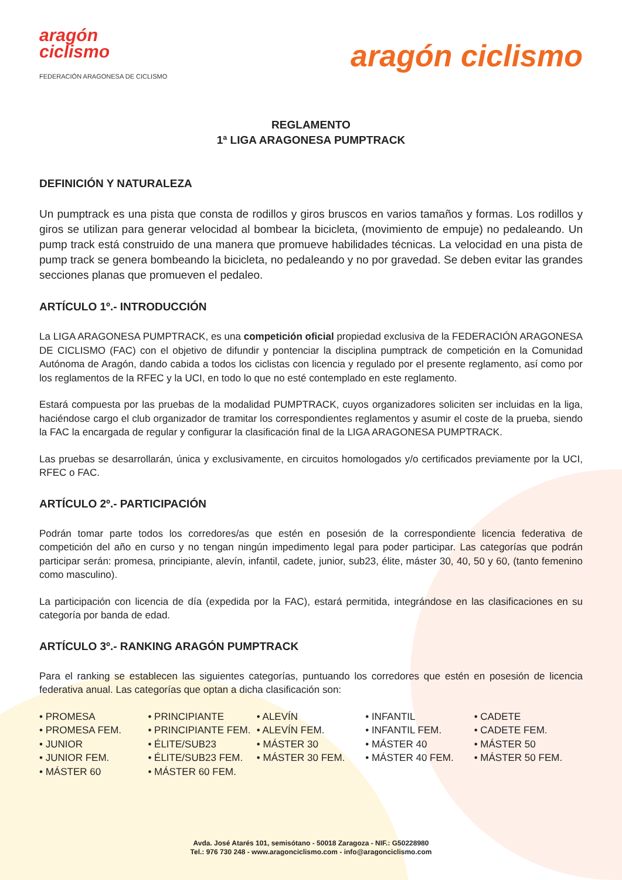aragón
ciclismo
FEDERACIÓN ARAGONESA DE CICLISMO
aragón ciclismo
REGLAMENTO
1ª LIGA ARAGONESA PUMPTRACK
DEFINICIÓN Y NATURALEZA
Un pumptrack es una pista que consta de rodillos y giros bruscos en varios tamaños y formas. Los rodillos y giros se utilizan para generar velocidad al bombear la bicicleta, (movimiento de empuje) no pedaleando. Un pump track está construido de una manera que promueve habilidades técnicas. La velocidad en una pista de pump track se genera bombeando la bicicleta, no pedaleando y no por gravedad. Se deben evitar las grandes secciones planas que promueven el pedaleo.
ARTÍCULO 1º.- INTRODUCCIÓN
La LIGA ARAGONESA PUMPTRACK, es una competición oficial propiedad exclusiva de la FEDERACIÓN ARAGONESA DE CICLISMO (FAC) con el objetivo de difundir y pontenciar la disciplina pumptrack de competición en la Comunidad Autónoma de Aragón, dando cabida a todos los ciclistas con licencia y regulado por el presente reglamento, así como por los reglamentos de la RFEC y la UCI, en todo lo que no esté contemplado en este reglamento.
Estará compuesta por las pruebas de la modalidad PUMPTRACK, cuyos organizadores soliciten ser incluidas en la liga, haciéndose cargo el club organizador de tramitar los correspondientes reglamentos y asumir el coste de la prueba, siendo la FAC la encargada de regular y configurar la clasificación final de la LIGA ARAGONESA PUMPTRACK.
Las pruebas se desarrollarán, única y exclusivamente, en circuitos homologados y/o certificados previamente por la UCI, RFEC o FAC.
ARTÍCULO 2º.- PARTICIPACIÓN
Podrán tomar parte todos los corredores/as que estén en posesión de la correspondiente licencia federativa de competición del año en curso y no tengan ningún impedimento legal para poder participar. Las categorías que podrán participar serán: promesa, principiante, alevín, infantil, cadete, junior, sub23, élite, máster 30, 40, 50 y 60, (tanto femenino como masculino).
La participación con licencia de día (expedida por la FAC), estará permitida, integrándose en las clasificaciones en su categoría por banda de edad.
ARTÍCULO 3º.- RANKING ARAGÓN PUMPTRACK
Para el ranking se establecen las siguientes categorías, puntuando los corredores que estén en posesión de licencia federativa anual. Las categorías que optan a dicha clasificación son:
• PROMESA
• PROMESA FEM.
• JUNIOR
• JUNIOR FEM.
• MÁSTER 60
• PRINCIPIANTE
• PRINCIPIANTE FEM.
• ÉLITE/SUB23
• ÉLITE/SUB23 FEM.
• MÁSTER 60 FEM.
• ALEVÍN
• ALEVÍN FEM.
• MÁSTER 30
• MÁSTER 30 FEM.
• INFANTIL
• INFANTIL FEM.
• MÁSTER 40
• MÁSTER 40 FEM.
• CADETE
• CADETE FEM.
• MÁSTER 50
• MÁSTER 50 FEM.
Avda. José Atarés 101, semisótano - 50018 Zaragoza - NIF.: G50228980
Tel.: 976 730 248 - www.aragonciclismo.com - info@aragonciclismo.com